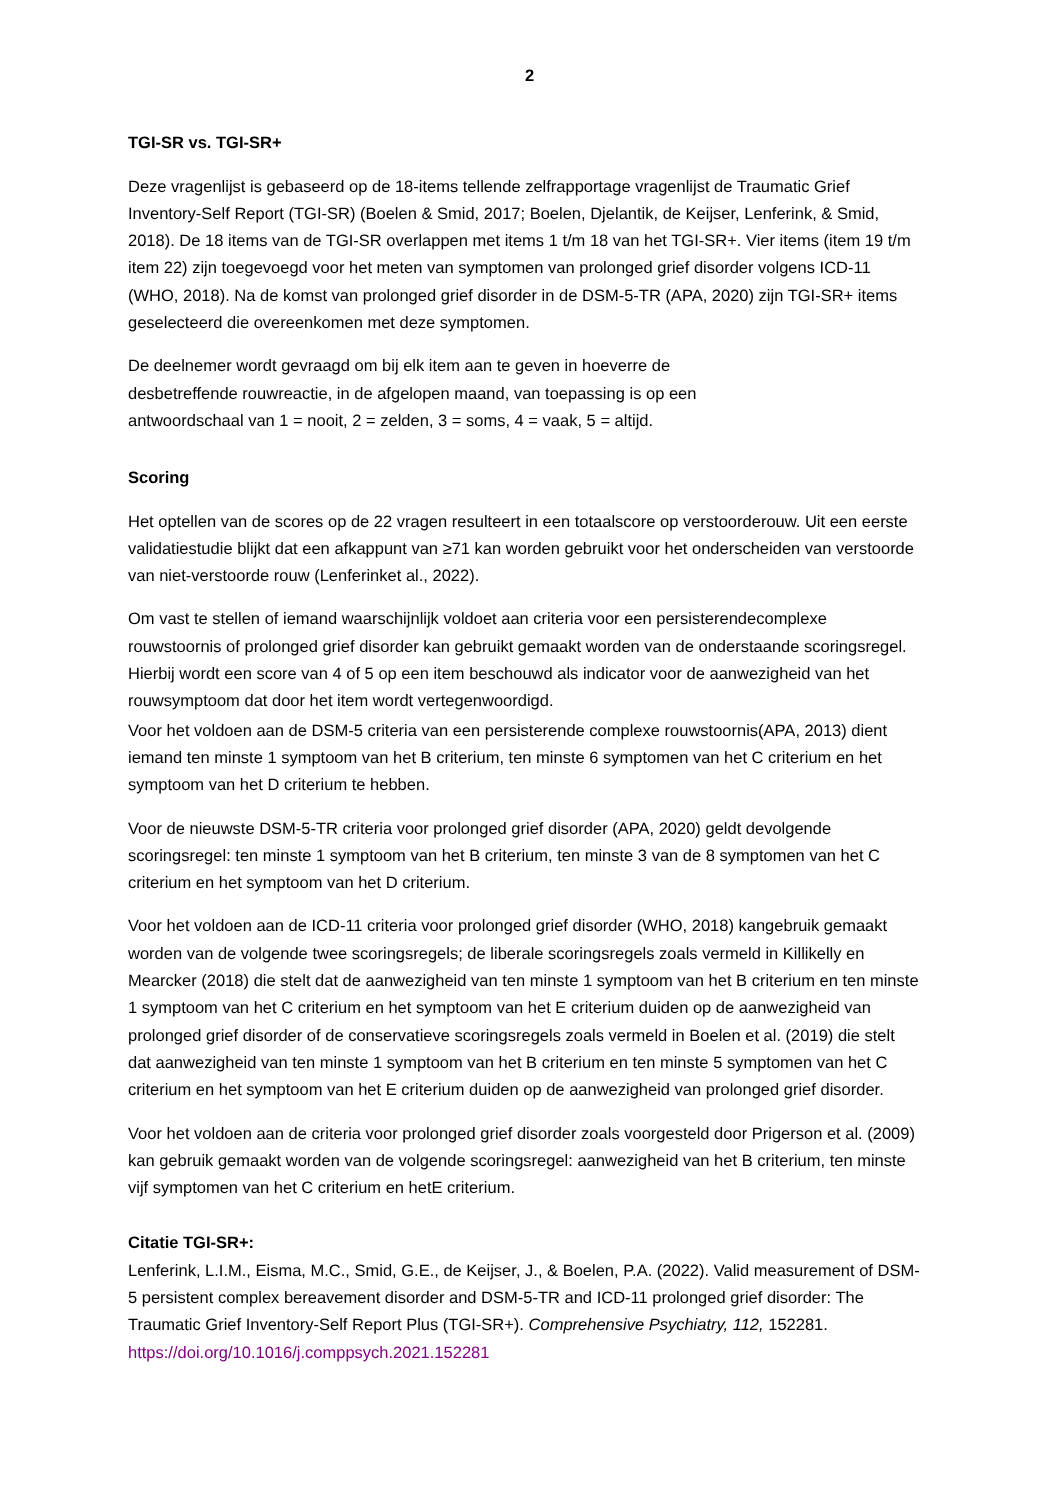2
TGI-SR vs. TGI-SR+
Deze vragenlijst is gebaseerd op de 18-items tellende zelfrapportage vragenlijst de Traumatic Grief Inventory-Self Report (TGI-SR) (Boelen & Smid, 2017; Boelen, Djelantik, de Keijser, Lenferink, & Smid, 2018). De 18 items van de TGI-SR overlappen met items 1 t/m 18 van het TGI-SR+. Vier items (item 19 t/m item 22) zijn toegevoegd voor het meten van symptomen van prolonged grief disorder volgens ICD-11 (WHO, 2018). Na de komst van prolonged grief disorder in de DSM-5-TR (APA, 2020) zijn TGI-SR+ items geselecteerd die overeenkomen met deze symptomen.
De deelnemer wordt gevraagd om bij elk item aan te geven in hoeverre de
desbetreffende rouwreactie, in de afgelopen maand, van toepassing is op een
antwoordschaal van 1 = nooit, 2 = zelden, 3 = soms, 4 = vaak, 5 = altijd.
Scoring
Het optellen van de scores op de 22 vragen resulteert in een totaalscore op verstoorderouw. Uit een eerste validatiestudie blijkt dat een afkappunt van ≥71 kan worden gebruikt voor het onderscheiden van verstoorde van niet-verstoorde rouw (Lenferinket al., 2022).
Om vast te stellen of iemand waarschijnlijk voldoet aan criteria voor een persisterendecomplexe rouwstoornis of prolonged grief disorder kan gebruikt gemaakt worden van de onderstaande scoringsregel. Hierbij wordt een score van 4 of 5 op een item beschouwd als indicator voor de aanwezigheid van het rouwsymptoom dat door het item wordt vertegenwoordigd.
Voor het voldoen aan de DSM-5 criteria van een persisterende complexe rouwstoornis(APA, 2013) dient iemand ten minste 1 symptoom van het B criterium, ten minste 6 symptomen van het C criterium en het symptoom van het D criterium te hebben.
Voor de nieuwste DSM-5-TR criteria voor prolonged grief disorder (APA, 2020) geldt devolgende scoringsregel: ten minste 1 symptoom van het B criterium, ten minste 3 van de 8 symptomen van het C criterium en het symptoom van het D criterium.
Voor het voldoen aan de ICD-11 criteria voor prolonged grief disorder (WHO, 2018) kangebruik gemaakt worden van de volgende twee scoringsregels; de liberale scoringsregels zoals vermeld in Killikelly en Mearcker (2018) die stelt dat de aanwezigheid van ten minste 1 symptoom van het B criterium en ten minste 1 symptoom van het C criterium en het symptoom van het E criterium duiden op de aanwezigheid van prolonged grief disorder of de conservatieve scoringsregels zoals vermeld in Boelen et al. (2019) die stelt dat aanwezigheid van ten minste 1 symptoom van het B criterium en ten minste 5 symptomen van het C criterium en het symptoom van het E criterium duiden op de aanwezigheid van prolonged grief disorder.
Voor het voldoen aan de criteria voor prolonged grief disorder zoals voorgesteld door Prigerson et al. (2009) kan gebruik gemaakt worden van de volgende scoringsregel: aanwezigheid van het B criterium, ten minste vijf symptomen van het C criterium en hetE criterium.
Citatie TGI-SR+:
Lenferink, L.I.M., Eisma, M.C., Smid, G.E., de Keijser, J., & Boelen, P.A. (2022). Valid measurement of DSM-5 persistent complex bereavement disorder and DSM-5-TR and ICD-11 prolonged grief disorder: The Traumatic Grief Inventory-Self Report Plus (TGI-SR+). Comprehensive Psychiatry, 112, 152281. https://doi.org/10.1016/j.comppsych.2021.152281